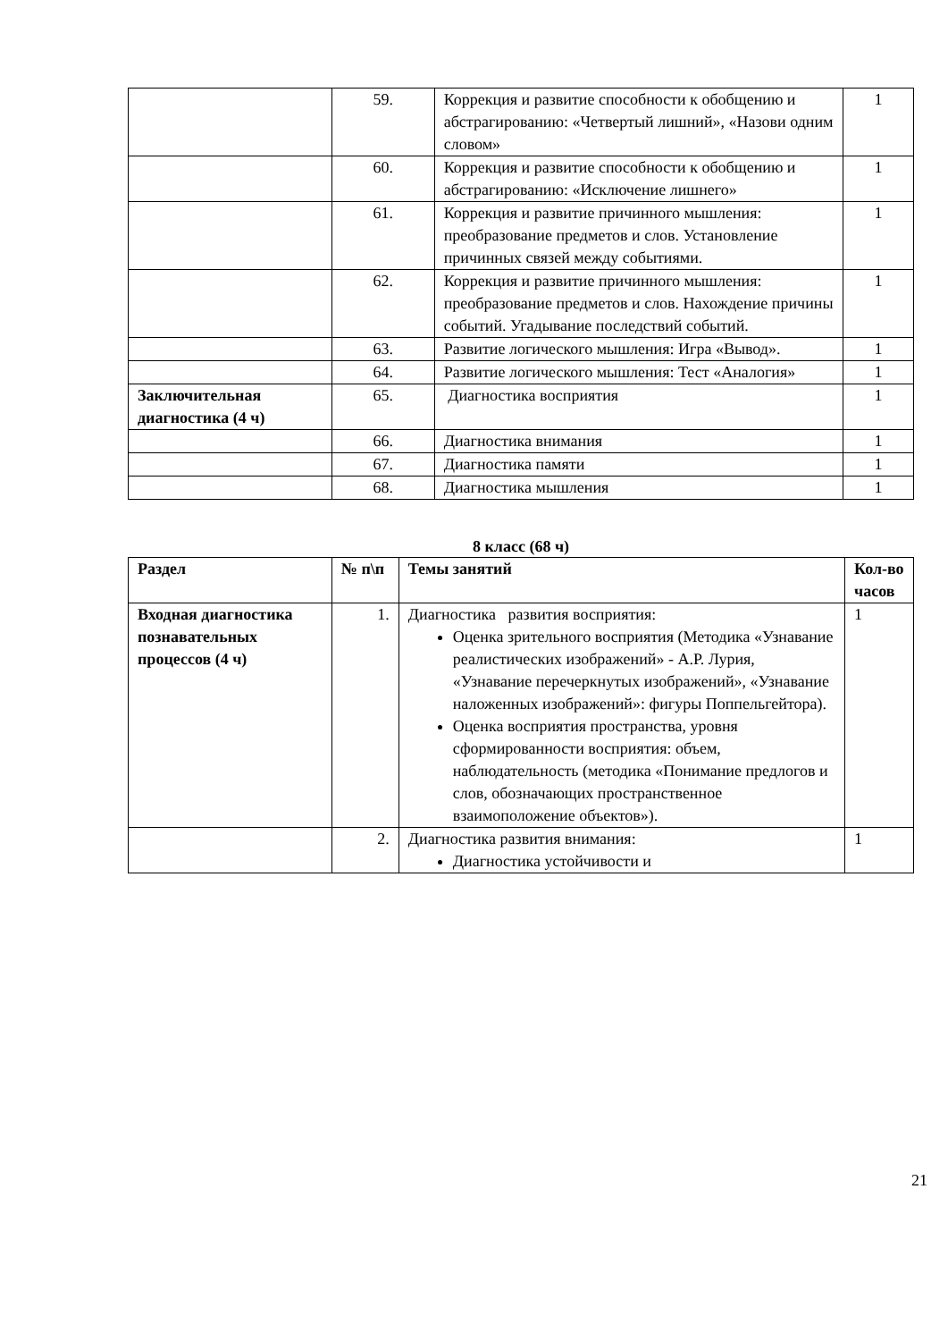| | 59. | Коррекция и развитие способности к обобщению и абстрагированию: «Четвертый лишний», «Назови одним словом» | 1 |
| | 60. | Коррекция и развитие способности к обобщению и абстрагированию: «Исключение лишнего» | 1 |
| | 61. | Коррекция и развитие причинного мышления: преобразование предметов и слов. Установление причинных связей между событиями. | 1 |
| | 62. | Коррекция и развитие причинного мышления: преобразование предметов и слов. Нахождение причины событий. Угадывание последствий событий. | 1 |
| | 63. | Развитие логического мышления: Игра «Вывод». | 1 |
| | 64. | Развитие логического мышления: Тест «Аналогия» | 1 |
| Заключительная диагностика (4 ч) | 65. | Диагностика восприятия | 1 |
| | 66. | Диагностика внимания | 1 |
| | 67. | Диагностика памяти | 1 |
| | 68. | Диагностика мышления | 1 |
8 класс (68 ч)
| Раздел | № п\п | Темы занятий | Кол-во часов |
| --- | --- | --- | --- |
| Входная диагностика познавательных процессов (4 ч) | 1. | Диагностика развития восприятия: Оценка зрительного восприятия (Методика «Узнавание реалистических изображений» - А.Р. Лурия, «Узнавание перечеркнутых изображений», «Узнавание наложенных изображений»: фигуры Поппельгейтора). Оценка восприятия пространства, уровня сформированности восприятия: объем, наблюдательность (методика «Понимание предлогов и слов, обозначающих пространственное взаимоположение объектов»). | 1 |
| | 2. | Диагностика развития внимания: Диагностика устойчивости и | 1 |
21